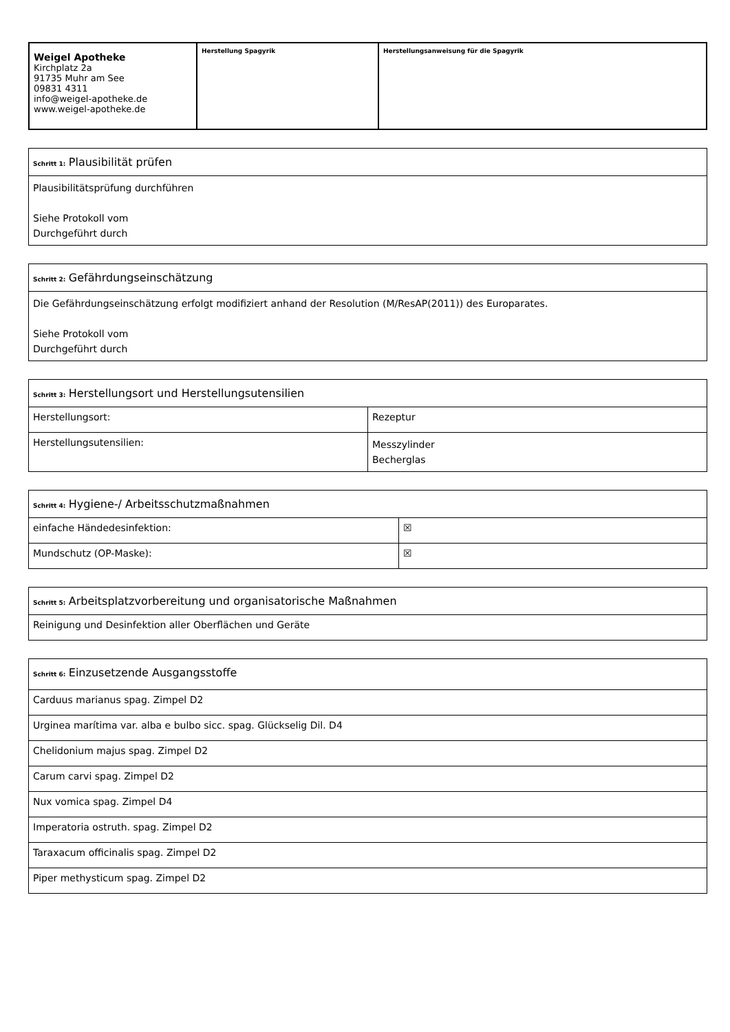| Weigel Apotheke Kirchplatz 2a 91735 Muhr am See 09831 4311 info@weigel-apotheke.de www.weigel-apotheke.de | Herstellung Spagyrik | Herstellungsanweisung für die Spagyrik |
| Schritt 1: Plausibilität prüfen |
| Plausibilitätsprüfung durchführen Siehe Protokoll vom Durchgeführt durch |
| Schritt 2: Gefährdungseinschätzung |
| Die Gefährdungseinschätzung erfolgt modifiziert anhand der Resolution (M/ResAP(2011)) des Europarates. Siehe Protokoll vom Durchgeführt durch |
| Schritt 3: Herstellungsort und Herstellungsutensilien | |
| Herstellungsort: | Rezeptur |
| Herstellungsutensilien: | Messzylinder Becherglas |
| Schritt 4: Hygiene-/ Arbeitsschutzmaßnahmen | |
| einfache Händedesinfektion: | ☒ |
| Mundschutz (OP-Maske): | ☒ |
| Schritt 5: Arbeitsplatzvorbereitung und organisatorische Maßnahmen |
| Reinigung und Desinfektion aller Oberflächen und Geräte |
| Schritt 6: Einzusetzende Ausgangsstoffe |
| Carduus marianus spag. Zimpel D2 |
| Urginea marítima var. alba e bulbo sicc. spag. Glückselig Dil. D4 |
| Chelidonium majus spag. Zimpel D2 |
| Carum carvi spag. Zimpel D2 |
| Nux vomica spag. Zimpel D4 |
| Imperatoria ostruth. spag. Zimpel D2 |
| Taraxacum officinalis spag. Zimpel D2 |
| Piper methysticum spag. Zimpel D2 |